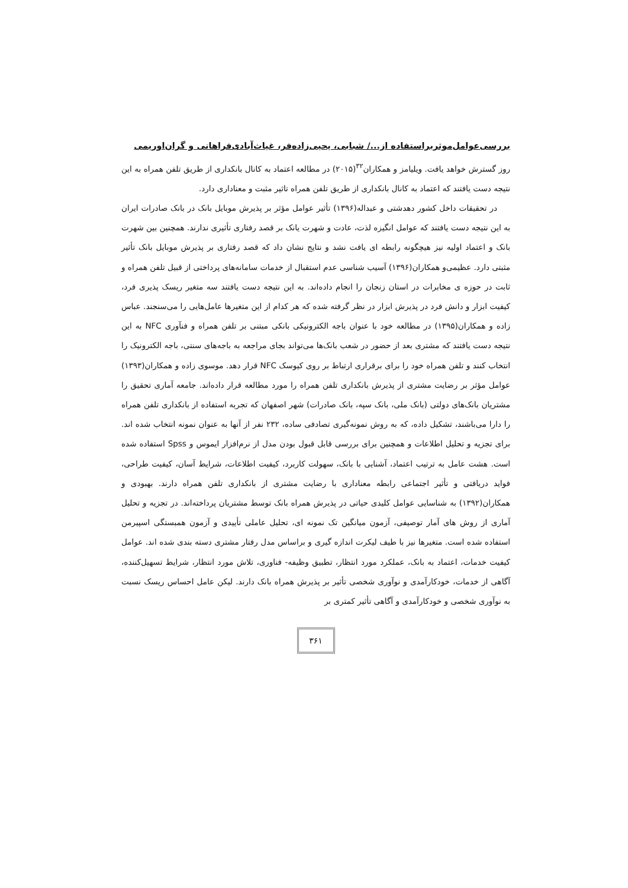بررسی‌عوامل‌موثربراستفاده از.../ شبابی، یحیی‌زاده‌فر، غیاث‌آبادی‌فراهانی و گران‌اوریمی
روز گسترش خواهد یافت. ویلیامز و همکاران<sup>۳۲</sup>(۲۰۱۵) در مطالعه اعتماد به کانال بانکداری از طریق تلفن همراه به این نتیجه دست یافتند که اعتماد به کانال بانکداری از طریق تلفن همراه تاثیر مثبت و معناداری دارد.
در تحقیقات داخل کشور دهدشتی و عبداله(۱۳۹۶) تأثیر عوامل مؤثر بر پذیرش موبایل بانک در بانک صادرات ایران به این نتیجه دست یافتند که عوامل انگیزه لذت، عادت و شهرت یانک بر قصد رفتاری تأثیری ندارند. همچنین بین شهرت بانک و اعتماد اولیه نیز هیچگونه رابطه ای یافت نشد و نتایج نشان داد که قصد رفتاری بر پذیرش موبایل بانک تأثیر مثبتی دارد. عظیمی‌و همکاران(۱۳۹۶) آسیب شناسی عدم استقبال از خدمات سامانه‌های پرداختی از قبیل تلفن همراه و ثابت در حوزه ی مخابرات در استان زنجان را انجام داده‌اند. به این نتیجه دست یافتند سه متغیر ریسک پذیری فرد، کیفیت ابزار و دانش فرد در پذیرش ابزار در نظر گرفته شده که هر کدام از این متغیرها عامل‌هایی را می‌سنجند. عباس زاده و همکاران(۱۳۹۵) در مطالعه خود با عنوان باجه الکترونیکی بانکی مبتنی بر تلفن همراه و فنآوری NFC به این نتیجه دست یافتند که مشتری بعد از حضور در شعب بانک‌ها می‌تواند بجای مراجعه به باجه‌های سنتی، باجه الکترونیک را انتخاب کنند و تلفن همراه خود را برای برقراری ارتباط بر روی کیوسک NFC قرار دهد. موسوی زاده و همکاران(۱۳۹۳) عوامل مؤثر بر رضایت مشتری از پذیرش بانکداری تلفن همراه را مورد مطالعه قرار داده‌اند. جامعه آماری تحقیق را مشتریان بانک‌های دولتی (بانک ملی، بانک سپه، بانک صادرات) شهر اصفهان که تجربه استفاده از بانکداری تلفن همراه را دارا می‌باشند، تشکیل داده، که به روش نمونه‌گیری تصادفی ساده، ۲۳۲ نفر از آنها به عنوان نمونه انتخاب شده اند. برای تجزیه و تحلیل اطلاعات و همچنین برای بررسی قابل قبول بودن مدل از نرم‌افزار ایموس و Spss استفاده شده است. هشت عامل به ترتیب اعتماد، آشنایی با بانک، سهولت کاربرد، کیفیت اطلاعات، شرایط آسان، کیفیت طراحی، فواید دریافتی و تأثیر اجتماعی رابطه معناداری با رضایت مشتری از بانکداری تلفن همراه دارند. بهبودی و همکاران(۱۳۹۲) به شناسایی عوامل کلیدی حیاتی در پذیرش همراه بانک توسط مشتریان پرداخته‌اند. در تجزیه و تحلیل آماری از روش های آمار توصیفی، آزمون میانگین تک نمونه ای، تحلیل عاملی تأییدی و آزمون همبستگی اسپیرمن استفاده شده است. متغیرها نیز با طیف لیکرت اندازه گیری و براساس مدل رفتار مشتری دسته بندی شده اند. عوامل کیفیت خدمات، اعتماد به بانک، عملکرد مورد انتظار، تطبیق وظیفه- فناوری، تلاش مورد انتظار، شرایط تسهیل‌کننده، آگاهی از خدمات، خودکارآمدی و نوآوری شخصی تأثیر بر پذیرش همراه بانک دارند. لیکن عامل احساس ریسک نسبت به نوآوری شخصی و خودکارآمدی و آگاهی تأثیر کمتری بر
۳۶۱